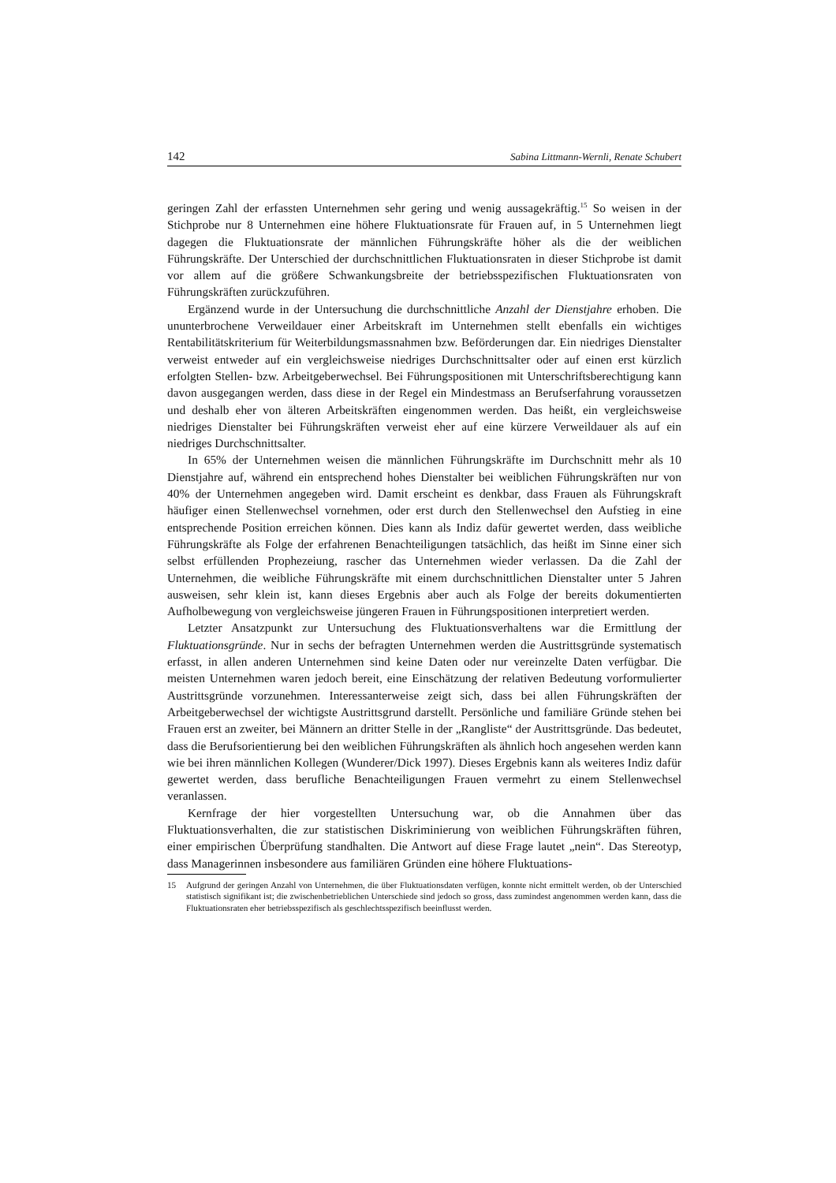142 Sabina Littmann-Wernli, Renate Schubert
geringen Zahl der erfassten Unternehmen sehr gering und wenig aussagekräftig.<sup>15</sup> So weisen in der Stichprobe nur 8 Unternehmen eine höhere Fluktuationsrate für Frauen auf, in 5 Unternehmen liegt dagegen die Fluktuationsrate der männlichen Führungskräfte höher als die der weiblichen Führungskräfte. Der Unterschied der durchschnittlichen Fluktuationsraten in dieser Stichprobe ist damit vor allem auf die größere Schwankungsbreite der betriebsspezifischen Fluktuationsraten von Führungskräften zurückzuführen.
Ergänzend wurde in der Untersuchung die durchschnittliche Anzahl der Dienstjahre erhoben. Die ununterbrochene Verweildauer einer Arbeitskraft im Unternehmen stellt ebenfalls ein wichtiges Rentabilitätskriterium für Weiterbildungsmassnahmen bzw. Beförderungen dar. Ein niedriges Dienstalter verweist entweder auf ein vergleichsweise niedriges Durchschnittsalter oder auf einen erst kürzlich erfolgten Stellen- bzw. Arbeitgeberwechsel. Bei Führungspositionen mit Unterschriftsberechtigung kann davon ausgegangen werden, dass diese in der Regel ein Mindestmass an Berufserfahrung voraussetzen und deshalb eher von älteren Arbeitskräften eingenommen werden. Das heißt, ein vergleichsweise niedriges Dienstalter bei Führungskräften verweist eher auf eine kürzere Verweildauer als auf ein niedriges Durchschnittsalter.
In 65% der Unternehmen weisen die männlichen Führungskräfte im Durchschnitt mehr als 10 Dienstjahre auf, während ein entsprechend hohes Dienstalter bei weiblichen Führungskräften nur von 40% der Unternehmen angegeben wird. Damit erscheint es denkbar, dass Frauen als Führungskraft häufiger einen Stellenwechsel vornehmen, oder erst durch den Stellenwechsel den Aufstieg in eine entsprechende Position erreichen können. Dies kann als Indiz dafür gewertet werden, dass weibliche Führungskräfte als Folge der erfahrenen Benachteiligungen tatsächlich, das heißt im Sinne einer sich selbst erfüllenden Prophezeiung, rascher das Unternehmen wieder verlassen. Da die Zahl der Unternehmen, die weibliche Führungskräfte mit einem durchschnittlichen Dienstalter unter 5 Jahren ausweisen, sehr klein ist, kann dieses Ergebnis aber auch als Folge der bereits dokumentierten Aufholbewegung von vergleichsweise jüngeren Frauen in Führungspositionen interpretiert werden.
Letzter Ansatzpunkt zur Untersuchung des Fluktuationsverhaltens war die Ermittlung der Fluktuationsgründe. Nur in sechs der befragten Unternehmen werden die Austrittsgründe systematisch erfasst, in allen anderen Unternehmen sind keine Daten oder nur vereinzelte Daten verfügbar. Die meisten Unternehmen waren jedoch bereit, eine Einschätzung der relativen Bedeutung vorformulierter Austrittsgründe vorzunehmen. Interessanterweise zeigt sich, dass bei allen Führungskräften der Arbeitgeberwechsel der wichtigste Austrittsgrund darstellt. Persönliche und familiäre Gründe stehen bei Frauen erst an zweiter, bei Männern an dritter Stelle in der „Rangliste“ der Austrittsgründe. Das bedeutet, dass die Berufsorientierung bei den weiblichen Führungskräften als ähnlich hoch angesehen werden kann wie bei ihren männlichen Kollegen (Wunderer/Dick 1997). Dieses Ergebnis kann als weiteres Indiz dafür gewertet werden, dass berufliche Benachteiligungen Frauen vermehrt zu einem Stellenwechsel veranlassen.
Kernfrage der hier vorgestellten Untersuchung war, ob die Annahmen über das Fluktuationsverhalten, die zur statistischen Diskriminierung von weiblichen Führungskräften führen, einer empirischen Überprüfung standhalten. Die Antwort auf diese Frage lautet „nein“. Das Stereotyp, dass Managerinnen insbesondere aus familiären Gründen eine höhere Fluktuations-
15 Aufgrund der geringen Anzahl von Unternehmen, die über Fluktuationsdaten verfügen, konnte nicht ermittelt werden, ob der Unterschied statistisch signifikant ist; die zwischenbetrieblichen Unterschiede sind jedoch so gross, dass zumindest angenommen werden kann, dass die Fluktuationsraten eher betriebsspezifisch als geschlechtsspezifisch beeinflusst werden.